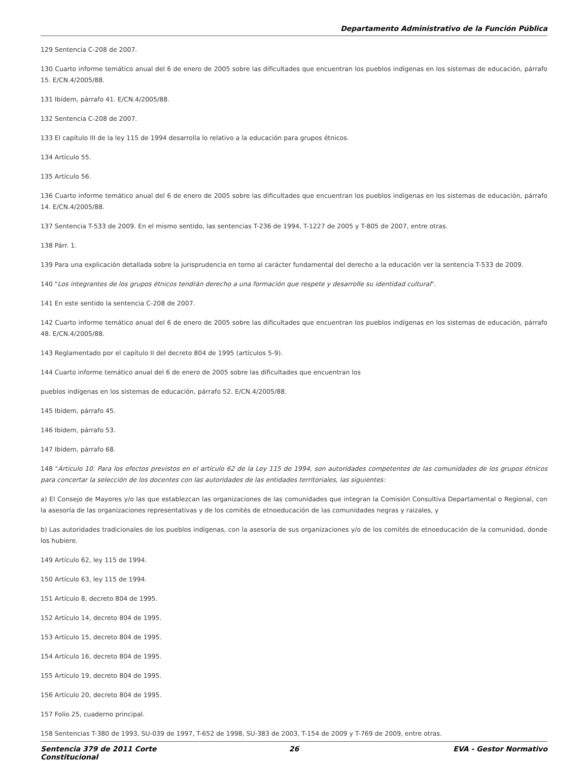Departamento Administrativo de la Función Pública
129 Sentencia C-208 de 2007.
130 Cuarto informe temático anual del 6 de enero de 2005 sobre las dificultades que encuentran los pueblos indígenas en los sistemas de educación, párrafo 15. E/CN.4/2005/88.
131 Ibídem, párrafo 41. E/CN.4/2005/88.
132 Sentencia C-208 de 2007.
133 El capítulo III de la ley 115 de 1994 desarrolla lo relativo a la educación para grupos étnicos.
134 Artículo 55.
135 Artículo 56.
136 Cuarto informe temático anual del 6 de enero de 2005 sobre las dificultades que encuentran los pueblos indígenas en los sistemas de educación, párrafo 14. E/CN.4/2005/88.
137 Sentencia T-533 de 2009. En el mismo sentido, las sentencias T-236 de 1994, T-1227 de 2005 y T-805 de 2007, entre otras.
138 Párr. 1.
139 Para una explicación detallada sobre la jurisprudencia en torno al carácter fundamental del derecho a la educación ver la sentencia T-533 de 2009.
140 "Los integrantes de los grupos étnicos tendrán derecho a una formación que respete y desarrolle su identidad cultural".
141 En este sentido la sentencia C-208 de 2007.
142 Cuarto informe temático anual del 6 de enero de 2005 sobre las dificultades que encuentran los pueblos indígenas en los sistemas de educación, párrafo 48. E/CN.4/2005/88.
143 Reglamentado por el capítulo II del decreto 804 de 1995 (artículos 5-9).
144 Cuarto informe temático anual del 6 de enero de 2005 sobre las dificultades que encuentran los
pueblos indígenas en los sistemas de educación, párrafo 52. E/CN.4/2005/88.
145 Ibídem, párrafo 45.
146 Ibídem, párrafo 53.
147 Ibídem, párrafo 68.
148 "Artículo 10. Para los efectos previstos en el artículo 62 de la Ley 115 de 1994, son autoridades competentes de las comunidades de los grupos étnicos para concertar la selección de los docentes con las autoridades de las entidades territoriales, las siguientes:
a) El Consejo de Mayores y/o las que establezcan las organizaciones de las comunidades que integran la Comisión Consultiva Departamental o Regional, con la asesoría de las organizaciones representativas y de los comités de etnoeducación de las comunidades negras y raizales, y
b) Las autoridades tradicionales de los pueblos indígenas, con la asesoría de sus organizaciones y/o de los comités de etnoeducación de la comunidad, donde los hubiere.
149 Artículo 62, ley 115 de 1994.
150 Artículo 63, ley 115 de 1994.
151 Artículo 8, decreto 804 de 1995.
152 Artículo 14, decreto 804 de 1995.
153 Artículo 15, decreto 804 de 1995.
154 Artículo 16, decreto 804 de 1995.
155 Artículo 19, decreto 804 de 1995.
156 Artículo 20, decreto 804 de 1995.
157 Folio 25, cuaderno principal.
158 Sentencias T-380 de 1993, SU-039 de 1997, T-652 de 1998, SU-383 de 2003, T-154 de 2009 y T-769 de 2009, entre otras.
Sentencia 379 de 2011 Corte Constitucional
26 EVA - Gestor Normativo